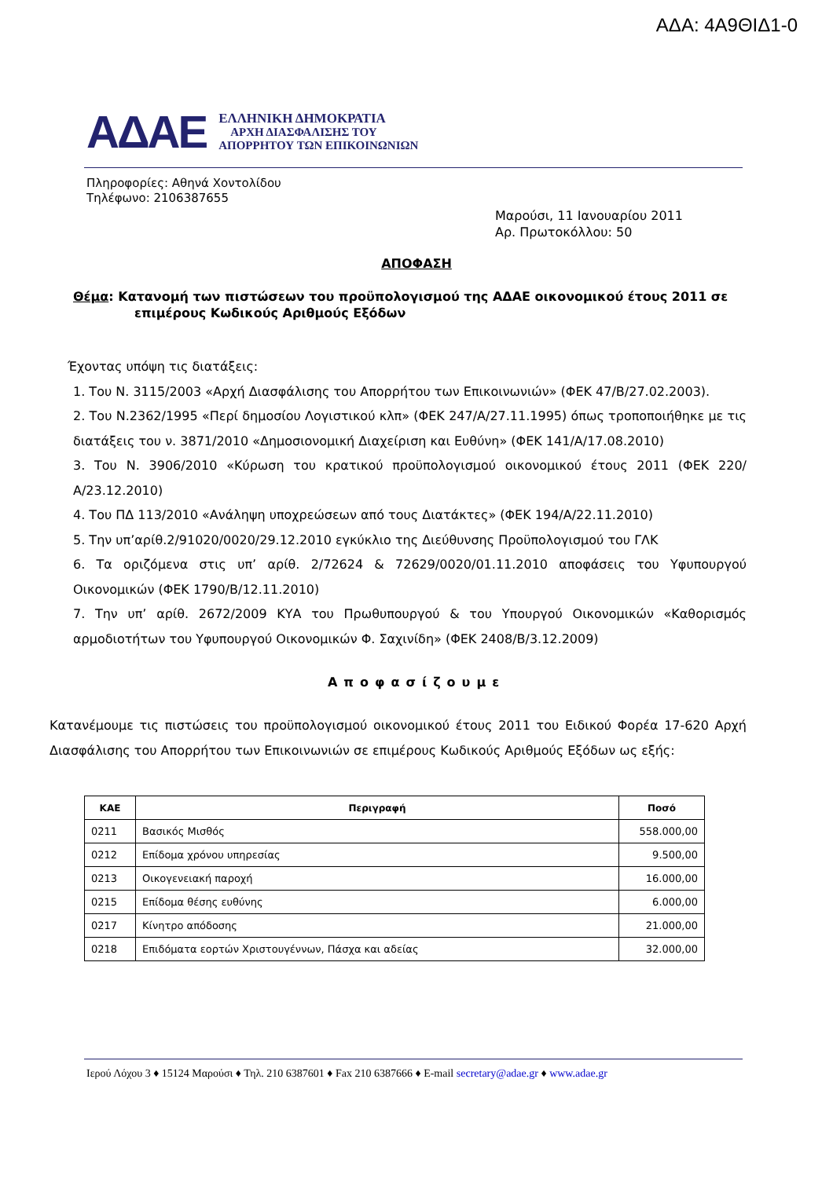ΑΔΑ: 4Α9ΘΙΔ1-0
ΑΔΑΕ
ΕΛΛΗΝΙΚΗ ΔΗΜΟΚΡΑΤΙΑ
ΑΡΧΗ ΔΙΑΣΦΑΛΙΣΗΣ ΤΟΥ
ΑΠΟΡΡΗΤΟΥ ΤΩΝ ΕΠΙΚΟΙΝΩΝΙΩΝ
Πληροφορίες: Αθηνά Χοντολίδου
Τηλέφωνο: 2106387655
Μαρούσι, 11 Ιανουαρίου 2011
Αρ. Πρωτοκόλλου: 50
ΑΠΟΦΑΣΗ
Θέμα: Κατανομή των πιστώσεων του προϋπολογισμού της ΑΔΑΕ οικονομικού έτους 2011 σε
επιμέρους Κωδικούς Αριθμούς Εξόδων
Έχοντας υπόψη τις διατάξεις:
1. Του Ν. 3115/2003 «Αρχή Διασφάλισης του Απορρήτου των Επικοινωνιών» (ΦΕΚ 47/Β/27.02.2003).
2. Του Ν.2362/1995 «Περί δημοσίου Λογιστικού κλπ» (ΦΕΚ 247/Α/27.11.1995) όπως τροποποιήθηκε με τις διατάξεις του ν. 3871/2010 «Δημοσιονομική Διαχείριση και Ευθύνη» (ΦΕΚ 141/Α/17.08.2010)
3. Του Ν. 3906/2010 «Κύρωση του κρατικού προϋπολογισμού οικονομικού έτους 2011 (ΦΕΚ 220/Α/23.12.2010)
4. Του ΠΔ 113/2010 «Ανάληψη υποχρεώσεων από τους Διατάκτες» (ΦΕΚ 194/Α/22.11.2010)
5. Την υπ’αρίθ.2/91020/0020/29.12.2010 εγκύκλιο της Διεύθυνσης Προϋπολογισμού του ΓΛΚ
6. Τα οριζόμενα στις υπ’ αρίθ. 2/72624 & 72629/0020/01.11.2010 αποφάσεις του Υφυπουργού Οικονομικών (ΦΕΚ 1790/Β/12.11.2010)
7. Την υπ’ αρίθ. 2672/2009 ΚΥΑ του Πρωθυπουργού & του Υπουργού Οικονομικών «Καθορισμός αρμοδιοτήτων του Υφυπουργού Οικονομικών Φ. Σαχινίδη» (ΦΕΚ 2408/Β/3.12.2009)
Αποφασίζουμε
Κατανέμουμε τις πιστώσεις του προϋπολογισμού οικονομικού έτους 2011 του Ειδικού Φορέα 17-620 Αρχή Διασφάλισης του Απορρήτου των Επικοινωνιών σε επιμέρους Κωδικούς Αριθμούς Εξόδων ως εξής:
| ΚΑΕ | Περιγραφή | Ποσό |
| --- | --- | --- |
| 0211 | Βασικός Μισθός | 558.000,00 |
| 0212 | Επίδομα χρόνου υπηρεσίας | 9.500,00 |
| 0213 | Οικογενειακή παροχή | 16.000,00 |
| 0215 | Επίδομα θέσης ευθύνης | 6.000,00 |
| 0217 | Κίνητρο απόδοσης | 21.000,00 |
| 0218 | Επιδόματα εορτών Χριστουγέννων, Πάσχα και αδείας | 32.000,00 |
Ιερού Λόχου 3 ♦ 15124 Μαρούσι ♦ Τηλ. 210 6387601 ♦ Fax 210 6387666 ♦ E-mail secretary@adae.gr ♦ www.adae.gr